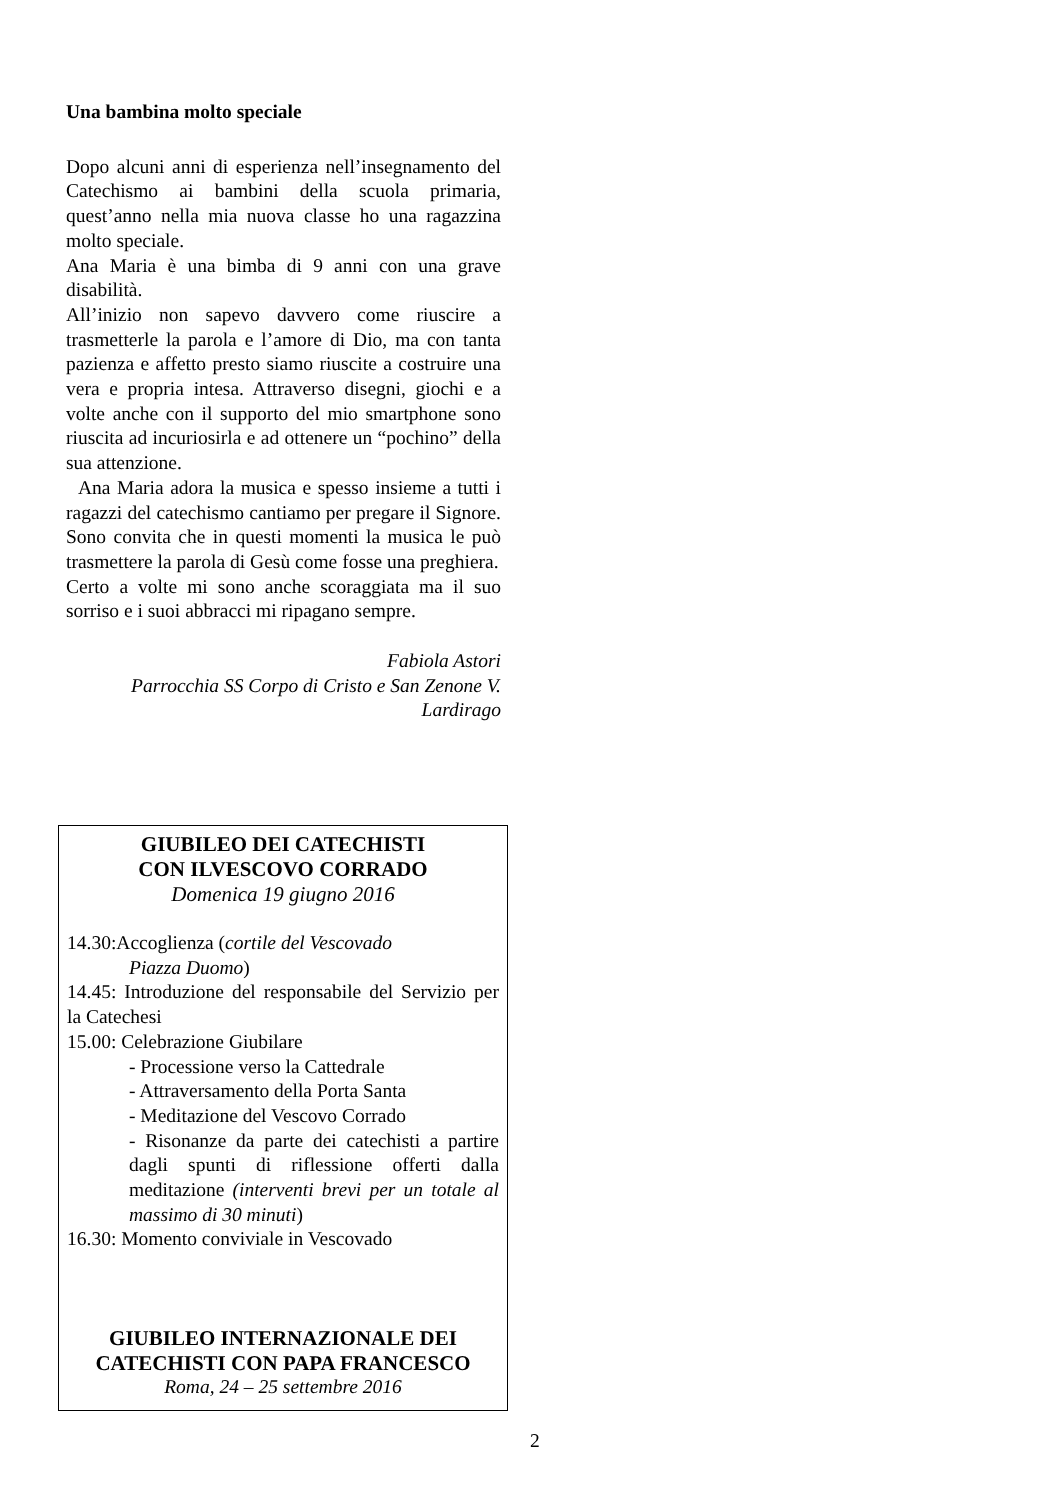Una bambina molto speciale
Dopo alcuni anni di esperienza nell’insegnamento del Catechismo ai bambini della scuola primaria, quest’anno nella mia nuova classe ho una ragazzina molto speciale.
Ana Maria è una bimba di 9 anni con una grave disabilità.
All’inizio non sapevo davvero come riuscire a trasmetterle la parola e l’amore di Dio, ma con tanta pazienza e affetto presto siamo riuscite a costruire una vera e propria intesa. Attraverso disegni, giochi e a volte anche con il supporto del mio smartphone sono riuscita ad incuriosirla e ad ottenere un “pochino” della sua attenzione.
Ana Maria adora la musica e spesso insieme a tutti i ragazzi del catechismo cantiamo per pregare il Signore. Sono convita che in questi momenti la musica le può trasmettere la parola di Gesù come fosse una preghiera.
Certo a volte mi sono anche scoraggiata ma il suo sorriso e i suoi abbracci mi ripagano sempre.
Fabiola Astori
Parrocchia SS Corpo di Cristo e San Zenone V.
Lardirago
GIUBILEO DEI CATECHISTI
CON ILVESCOVO CORRADO
Domenica 19 giugno 2016
14.30:Accoglienza (cortile del Vescovado
Piazza Duomo)
14.45: Introduzione del responsabile del Servizio per la Catechesi
15.00: Celebrazione Giubilare
- Processione verso la Cattedrale
- Attraversamento della Porta Santa
- Meditazione del Vescovo Corrado
- Risonanze da parte dei catechisti a partire dagli spunti di riflessione offerti dalla meditazione (interventi brevi per un totale al massimo di 30 minuti)
16.30: Momento conviviale in Vescovado
GIUBILEO INTERNAZIONALE DEI CATECHISTI CON PAPA FRANCESCO
Roma, 24 – 25 settembre 2016
2